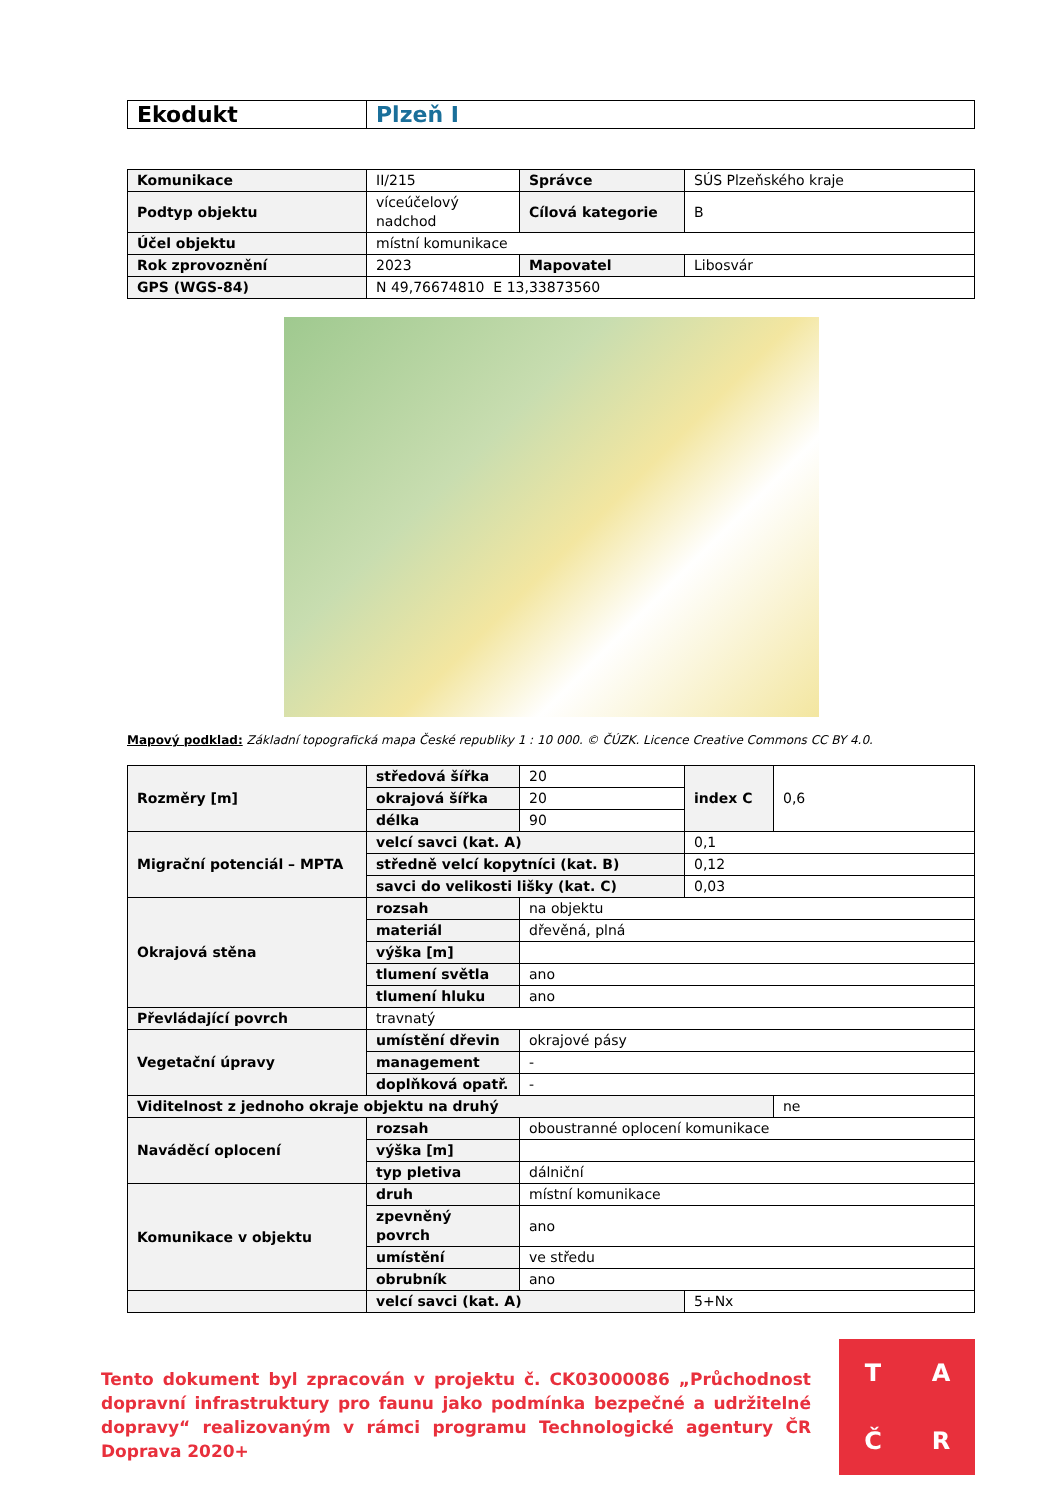| Ekodukt | Plzeň I |
| Komunikace | II/215 | Správce | SÚS Plzeňského kraje | |
| Podtyp objektu | víceúčelový nadchod | Cílová kategorie | | B |
| Účel objektu | místní komunikace | | | |
| Rok zprovoznění | 2023 | Mapovatel | Libosvár | |
| GPS (WGS-84) | N 49,76674810 E 13,33873560 | | | |
Mapový podklad: Základní topografická mapa České republiky 1 : 10 000. © ČÚZK. Licence Creative Commons CC BY 4.0.
| Rozměry [m] | středová šířka | 20 | index C | 0,6 |
| | okrajová šířka | 20 | | |
| | délka | 90 | | |
| Migrační potenciál – MPTA | velcí savci (kat. A) | | 0,1 | |
| | středně velcí kopytníci (kat. B) | | 0,12 | |
| | savci do velikosti lišky (kat. C) | | 0,03 | |
| Okrajová stěna | rozsah | na objektu | | |
| | materiál | dřevěná, plná | | |
| | výška [m] | | | |
| | tlumení světla | ano | | |
| | tlumení hluku | ano | | |
| Převládající povrch | travnatý | | | |
| Vegetační úpravy | umístění dřevin | okrajové pásy | | |
| | management | - | | |
| | doplňková opatř. | - | | |
| Viditelnost z jednoho okraje objektu na druhý | | | | ne |
| Naváděcí oplocení | rozsah | oboustranné oplocení komunikace | | |
| | výška [m] | | | |
| | typ pletiva | dálniční | | |
| Komunikace v objektu | druh | místní komunikace | | |
| | zpevněný povrch | ano | | |
| | umístění | ve středu | | |
| | obrubník | ano | | |
| | velcí savci (kat. A) | | 5+Nx | |
Tento dokument byl zpracován v projektu č. CK03000086 „Průchodnost dopravní infrastruktury pro faunu jako podmínka bezpečné a udržitelné dopravy“ realizovaným v rámci programu Technologické agentury ČR Doprava 2020+
T A Č R